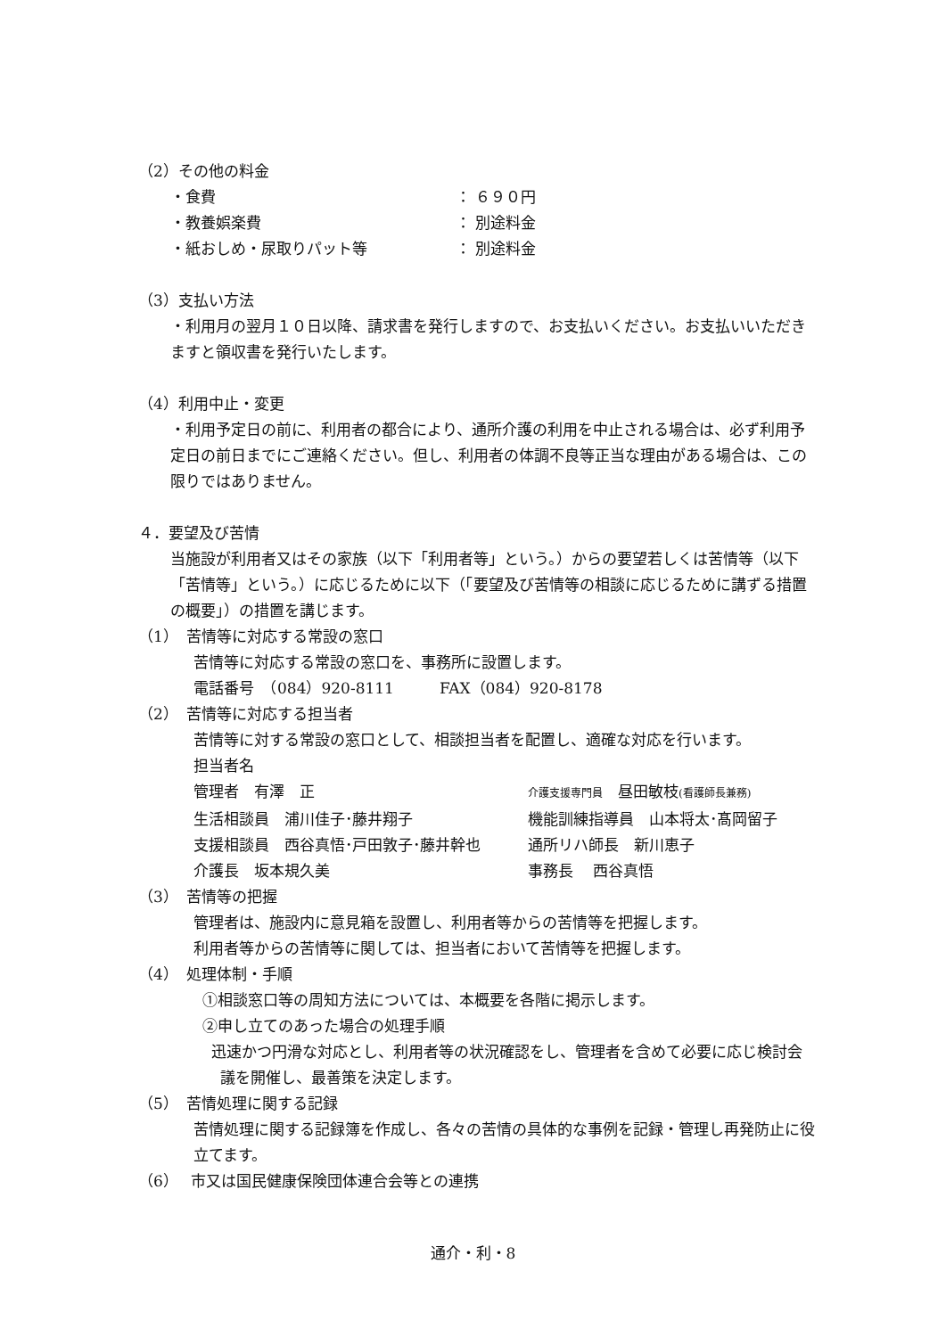（2）その他の料金
・食費 ： ６９０円
・教養娯楽費 ： 別途料金
・紙おしめ・尿取りパット等 ： 別途料金
（3）支払い方法
・利用月の翌月１０日以降、請求書を発行しますので、お支払いください。お支払いいただきますと領収書を発行いたします。
（4）利用中止・変更
・利用予定日の前に、利用者の都合により、通所介護の利用を中止される場合は、必ず利用予定日の前日までにご連絡ください。但し、利用者の体調不良等正当な理由がある場合は、この限りではありません。
４．要望及び苦情
当施設が利用者又はその家族（以下「利用者等」という。）からの要望若しくは苦情等（以下「苦情等」という。）に応じるために以下（「要望及び苦情等の相談に応じるために講ずる措置の概要」）の措置を講じます。
（1）　苦情等に対応する常設の窓口
苦情等に対応する常設の窓口を、事務所に設置します。
電話番号　（084）920-8111　　　FAX（084）920-8178
（2）　苦情等に対応する担当者
苦情等に対する常設の窓口として、相談担当者を配置し、適確な対応を行います。
担当者名
管理者　有澤　正 介護支援専門員　昼田敏枝(看護師長兼務)
生活相談員　浦川佳子･藤井翔子 機能訓練指導員　山本将太･髙岡留子
支援相談員　西谷真悟･戸田敦子･藤井幹也 通所リハ師長　新川恵子
介護長　坂本規久美 事務長　 西谷真悟
（3）　苦情等の把握
管理者は、施設内に意見箱を設置し、利用者等からの苦情等を把握します。
利用者等からの苦情等に関しては、担当者において苦情等を把握します。
（4）　処理体制・手順
①相談窓口等の周知方法については、本概要を各階に掲示します。
②申し立てのあった場合の処理手順
迅速かつ円滑な対応とし、利用者等の状況確認をし、管理者を含めて必要に応じ検討会議を開催し、最善策を決定します。
（5）　苦情処理に関する記録
苦情処理に関する記録簿を作成し、各々の苦情の具体的な事例を記録・管理し再発防止に役立てます。
（6）　 市又は国民健康保険団体連合会等との連携
通介・利・8